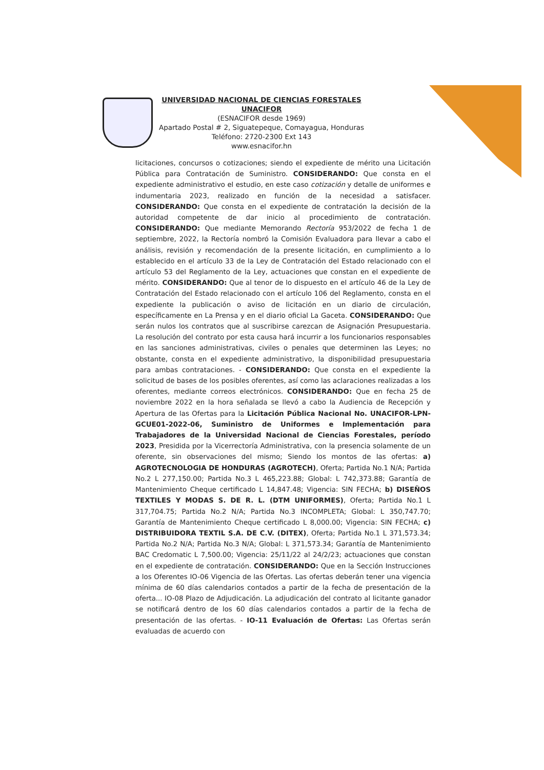UNIVERSIDAD NACIONAL DE CIENCIAS FORESTALES
UNACIFOR
(ESNACIFOR desde 1969)
Apartado Postal # 2, Siguatepeque, Comayagua, Honduras
Teléfono: 2720-2300 Ext 143
www.esnacifor.hn
licitaciones, concursos o cotizaciones; siendo el expediente de mérito una Licitación Pública para Contratación de Suministro. CONSIDERANDO: Que consta en el expediente administrativo el estudio, en este caso cotización y detalle de uniformes e indumentaria 2023, realizado en función de la necesidad a satisfacer. CONSIDERANDO: Que consta en el expediente de contratación la decisión de la autoridad competente de dar inicio al procedimiento de contratación. CONSIDERANDO: Que mediante Memorando Rectoría 953/2022 de fecha 1 de septiembre, 2022, la Rectoría nombró la Comisión Evaluadora para llevar a cabo el análisis, revisión y recomendación de la presente licitación, en cumplimiento a lo establecido en el artículo 33 de la Ley de Contratación del Estado relacionado con el artículo 53 del Reglamento de la Ley, actuaciones que constan en el expediente de mérito. CONSIDERANDO: Que al tenor de lo dispuesto en el artículo 46 de la Ley de Contratación del Estado relacionado con el artículo 106 del Reglamento, consta en el expediente la publicación o aviso de licitación en un diario de circulación, específicamente en La Prensa y en el diario oficial La Gaceta. CONSIDERANDO: Que serán nulos los contratos que al suscribirse carezcan de Asignación Presupuestaria. La resolución del contrato por esta causa hará incurrir a los funcionarios responsables en las sanciones administrativas, civiles o penales que determinen las Leyes; no obstante, consta en el expediente administrativo, la disponibilidad presupuestaria para ambas contrataciones. - CONSIDERANDO: Que consta en el expediente la solicitud de bases de los posibles oferentes, así como las aclaraciones realizadas a los oferentes, mediante correos electrónicos. CONSIDERANDO: Que en fecha 25 de noviembre 2022 en la hora señalada se llevó a cabo la Audiencia de Recepción y Apertura de las Ofertas para la Licitación Pública Nacional No. UNACIFOR-LPN-GCUE01-2022-06, Suministro de Uniformes e Implementación para Trabajadores de la Universidad Nacional de Ciencias Forestales, período 2023, Presidida por la Vicerrectoría Administrativa, con la presencia solamente de un oferente, sin observaciones del mismo; Siendo los montos de las ofertas: a) AGROTECNOLOGIA DE HONDURAS (AGROTECH), Oferta; Partida No.1 N/A; Partida No.2 L 277,150.00; Partida No.3 L 465,223.88; Global: L 742,373.88; Garantía de Mantenimiento Cheque certificado L 14,847.48; Vigencia: SIN FECHA; b) DISEÑOS TEXTILES Y MODAS S. DE R. L. (DTM UNIFORMES), Oferta; Partida No.1 L 317,704.75; Partida No.2 N/A; Partida No.3 INCOMPLETA; Global: L 350,747.70; Garantía de Mantenimiento Cheque certificado L 8,000.00; Vigencia: SIN FECHA; c) DISTRIBUIDORA TEXTIL S.A. DE C.V. (DITEX), Oferta; Partida No.1 L 371,573.34; Partida No.2 N/A; Partida No.3 N/A; Global: L 371,573.34; Garantía de Mantenimiento BAC Credomatic L 7,500.00; Vigencia: 25/11/22 al 24/2/23; actuaciones que constan en el expediente de contratación. CONSIDERANDO: Que en la Sección Instrucciones a los Oferentes IO-06 Vigencia de las Ofertas. Las ofertas deberán tener una vigencia mínima de 60 días calendarios contados a partir de la fecha de presentación de la oferta... IO-08 Plazo de Adjudicación. La adjudicación del contrato al licitante ganador se notificará dentro de los 60 días calendarios contados a partir de la fecha de presentación de las ofertas. - IO-11 Evaluación de Ofertas: Las Ofertas serán evaluadas de acuerdo con